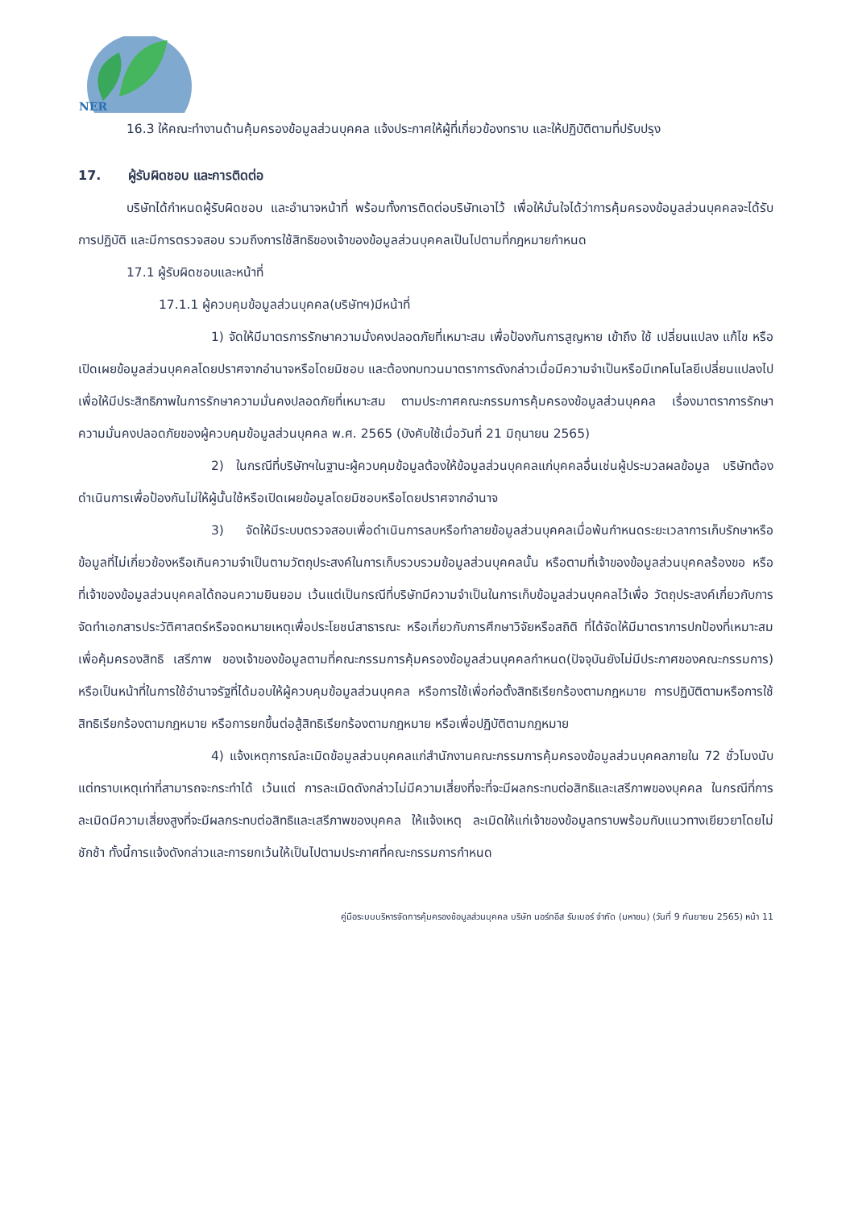NER
16.3 ให้คณะทำงานด้านคุ้มครองข้อมูลส่วนบุคคล แจ้งประกาศให้ผู้ที่เกี่ยวข้องทราบ และให้ปฏิบัติตามที่ปรับปรุง
17. ผู้รับผิดชอบ และการติดต่อ
บริษัทได้กำหนดผู้รับผิดชอบ และอำนาจหน้าที่ พร้อมทั้งการติดต่อบริษัทเอาไว้ เพื่อให้มั่นใจได้ว่าการคุ้มครองข้อมูลส่วนบุคคลจะได้รับการปฏิบัติ และมีการตรวจสอบ รวมถึงการใช้สิทธิของเจ้าของข้อมูลส่วนบุคคลเป็นไปตามที่กฎหมายกำหนด
17.1 ผู้รับผิดชอบและหน้าที่
17.1.1 ผู้ควบคุมข้อมูลส่วนบุคคล(บริษัทฯ)มีหน้าที่
1) จัดให้มีมาตรการรักษาความมั่งคงปลอดภัยที่เหมาะสม เพื่อป้องกันการสูญหาย เข้าถึง ใช้ เปลี่ยนแปลง แก้ไข หรือเปิดเผยข้อมูลส่วนบุคคลโดยปราศจากอำนาจหรือโดยมิชอบ และต้องทบทวนมาตราการดังกล่าวเมื่อมีความจำเป็นหรือมีเทคโนโลยีเปลี่ยนแปลงไปเพื่อให้มีประสิทธิภาพในการรักษาความมั่นคงปลอดภัยที่เหมาะสม ตามประกาศคณะกรรมการคุ้มครองข้อมูลส่วนบุคคล เรื่องมาตราการรักษาความมั่นคงปลอดภัยของผู้ควบคุมข้อมูลส่วนบุคคล พ.ศ. 2565 (บังคับใช้เมื่อวันที่ 21 มิถุนายน 2565)
2) ในกรณีที่บริษัทฯในฐานะผู้ควบคุมข้อมูลต้องให้ข้อมูลส่วนบุคคลแก่บุคคลอื่นเช่นผู้ประมวลผลข้อมูล บริษัทต้องดำเนินการเพื่อป้องกันไม่ให้ผู้นั้นใช้หรือเปิดเผยข้อมูลโดยมิชอบหรือโดยปราศจากอำนาจ
3) จัดให้มีระบบตรวจสอบเพื่อดำเนินการลบหรือทำลายข้อมูลส่วนบุคคลเมื่อพ้นกำหนดระยะเวลาการเก็บรักษาหรือข้อมูลที่ไม่เกี่ยวข้องหรือเกินความจำเป็นตามวัตถุประสงค์ในการเก็บรวบรวมข้อมูลส่วนบุคคลนั้น หรือตามที่เจ้าของข้อมูลส่วนบุคคลร้องขอ หรือที่เจ้าของข้อมูลส่วนบุคคลได้ถอนความยินยอม เว้นแต่เป็นกรณีที่บริษัทมีความจำเป็นในการเก็บข้อมูลส่วนบุคคลไว้เพื่อ วัตถุประสงค์เกี่ยวกับการจัดทำเอกสารประวัติศาสตร์หรือจดหมายเหตุเพื่อประโยชน์สาธารณะ หรือเกี่ยวกับการศึกษาวิจัยหรือสถิติ ที่ได้จัดให้มีมาตราการปกป้องที่เหมาะสมเพื่อคุ้มครองสิทธิ เสรีภาพ ของเจ้าของข้อมูลตามที่คณะกรรมการคุ้มครองข้อมูลส่วนบุคคลกำหนด(ปัจจุบันยังไม่มีประกาศของคณะกรรมการ) หรือเป็นหน้าที่ในการใช้อำนาจรัฐที่ได้มอบให้ผู้ควบคุมข้อมูลส่วนบุคคล หรือการใช้เพื่อก่อตั้งสิทธิเรียกร้องตามกฎหมาย การปฏิบัติตามหรือการใช้สิทธิเรียกร้องตามกฎหมาย หรือการยกขึ้นต่อสู้สิทธิเรียกร้องตามกฎหมาย หรือเพื่อปฏิบัติตามกฎหมาย
4) แจ้งเหตุการณ์ละเมิดข้อมูลส่วนบุคคลแก่สำนักงานคณะกรรมการคุ้มครองข้อมูลส่วนบุคคลภายใน 72 ชั่วโมงนับแต่ทราบเหตุเท่าที่สามารถจะกระทำได้ เว้นแต่ การละเมิดดังกล่าวไม่มีความเสี่ยงที่จะที่จะมีผลกระทบต่อสิทธิและเสรีภาพของบุคคล ในกรณีที่การละเมิดมีความเสี่ยงสูงที่จะมีผลกระทบต่อสิทธิและเสรีภาพของบุคคล ให้แจ้งเหตุ ละเมิดให้แก่เจ้าของข้อมูลทราบพร้อมกับแนวทางเยียวยาโดยไม่ชักช้า ทั้งนี้การแจ้งดังกล่าวและการยกเว้นให้เป็นไปตามประกาศที่คณะกรรมการกำหนด
คู่มือระบบบริหารจัดการคุ้มครองข้อมูลส่วนบุคคล บริษัท นอร์ทอีส รับเบอร์ จำกัด (มหาชน) (วันที่ 9 กันยายน 2565) หน้า 11